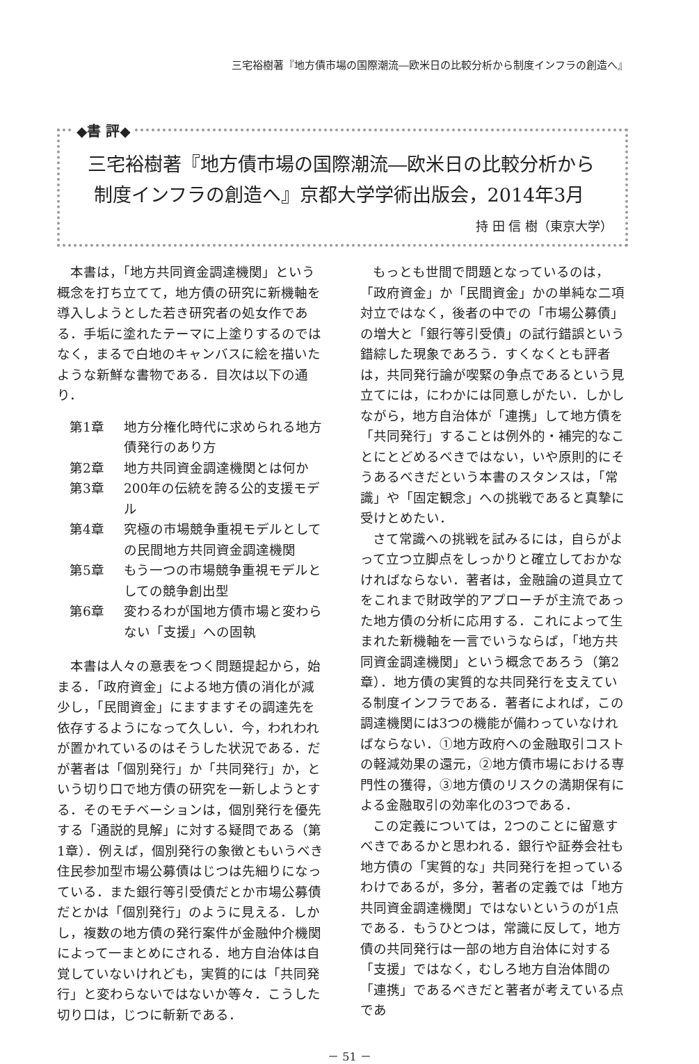三宅裕樹著『地方債市場の国際潮流―欧米日の比較分析から制度インフラの創造へ』
◆書 評◆
三宅裕樹著『地方債市場の国際潮流―欧米日の比較分析から
制度インフラの創造へ』京都大学学術出版会，2014年3月
持 田 信 樹（東京大学）
本書は，「地方共同資金調達機関」という概念を打ち立てて，地方債の研究に新機軸を導入しようとした若き研究者の処女作である．手垢に塗れたテーマに上塗りするのではなく，まるで白地のキャンバスに絵を描いたような新鮮な書物である．目次は以下の通り．
第1章 地方分権化時代に求められる地方債発行のあり方
第2章 地方共同資金調達機関とは何か
第3章 200年の伝統を誇る公的支援モデル
第4章 究極の市場競争重視モデルとしての民間地方共同資金調達機関
第5章 もう一つの市場競争重視モデルとしての競争創出型
第6章 変わるわが国地方債市場と変わらない「支援」への固執
本書は人々の意表をつく問題提起から，始まる．「政府資金」による地方債の消化が減少し，「民間資金」にますますその調達先を依存するようになって久しい．今，われわれが置かれているのはそうした状況である．だが著者は「個別発行」か「共同発行」か，という切り口で地方債の研究を一新しようとする．そのモチベーションは，個別発行を優先する「通説的見解」に対する疑問である（第1章）．例えば，個別発行の象徴ともいうべき住民参加型市場公募債はじつは先細りになっている．また銀行等引受債だとか市場公募債だとかは「個別発行」のように見える．しかし，複数の地方債の発行案件が金融仲介機関によって一まとめにされる．地方自治体は自覚していないけれども，実質的には「共同発行」と変わらないではないか等々．こうした切り口は，じつに斬新である．
もっとも世間で問題となっているのは，「政府資金」か「民間資金」かの単純な二項対立ではなく，後者の中での「市場公募債」の増大と「銀行等引受債」の試行錯誤という錯綜した現象であろう．すくなくとも評者は，共同発行論が喫緊の争点であるという見立てには，にわかには同意しがたい．しかしながら，地方自治体が「連携」して地方債を「共同発行」することは例外的・補完的なことにとどめるべきではない，いや原則的にそうあるべきだという本書のスタンスは，「常識」や「固定観念」への挑戦であると真摯に受けとめたい．
さて常識への挑戦を試みるには，自らがよって立つ立脚点をしっかりと確立しておかなければならない．著者は，金融論の道具立てをこれまで財政学的アプローチが主流であった地方債の分析に応用する．これによって生まれた新機軸を一言でいうならば，「地方共同資金調達機関」という概念であろう（第2章）．地方債の実質的な共同発行を支えている制度インフラである．著者によれば，この調達機関には3つの機能が備わっていなければならない．①地方政府への金融取引コストの軽減効果の還元，②地方債市場における専門性の獲得，③地方債のリスクの満期保有による金融取引の効率化の3つである．
この定義については，2つのことに留意すべきであるかと思われる．銀行や証券会社も地方債の「実質的な」共同発行を担っているわけであるが，多分，著者の定義では「地方共同資金調達機関」ではないというのが1点である．もうひとつは，常識に反して，地方債の共同発行は一部の地方自治体に対する「支援」ではなく，むしろ地方自治体間の「連携」であるべきだと著者が考えている点であ
－ 51 －